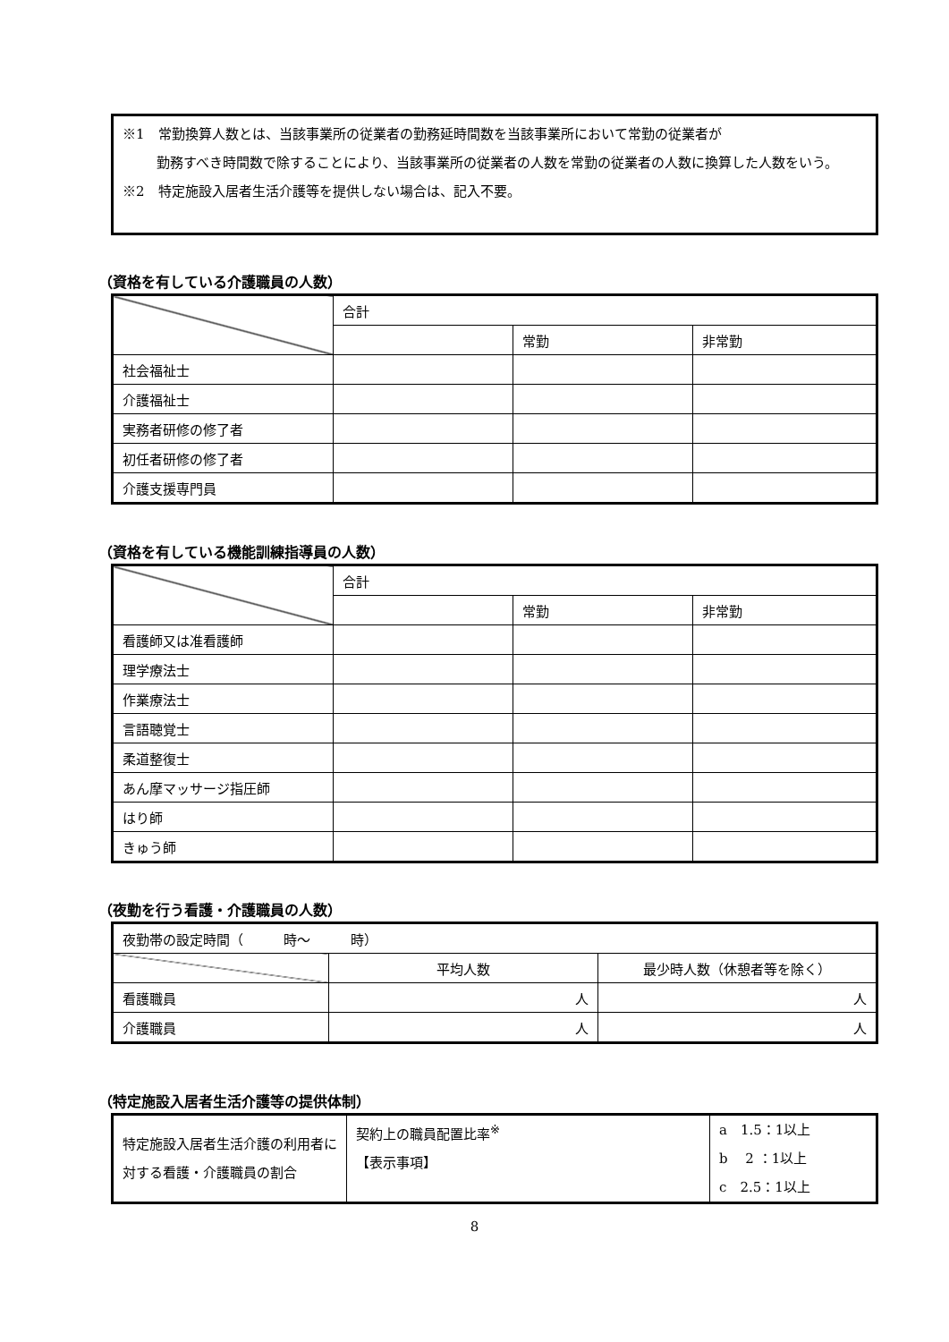※1　常勤換算人数とは、当該事業所の従業者の勤務延時間数を当該事業所において常勤の従業者が
勤務すべき時間数で除することにより、当該事業所の従業者の人数を常勤の従業者の人数に換算した人数をいう。
※2　特定施設入居者生活介護等を提供しない場合は、記入不要。
（資格を有している介護職員の人数）
| | 合計 | | |
| --- | --- | --- | --- |
| | | 常勤 | 非常勤 |
| 社会福祉士 | | | |
| 介護福祉士 | | | |
| 実務者研修の修了者 | | | |
| 初任者研修の修了者 | | | |
| 介護支援専門員 | | | |
（資格を有している機能訓練指導員の人数）
| | 合計 | | |
| --- | --- | --- | --- |
| | | 常勤 | 非常勤 |
| 看護師又は准看護師 | | | |
| 理学療法士 | | | |
| 作業療法士 | | | |
| 言語聴覚士 | | | |
| 柔道整復士 | | | |
| あん摩マッサージ指圧師 | | | |
| はり師 | | | |
| きゅう師 | | | |
（夜勤を行う看護・介護職員の人数）
| 夜勤帯の設定時間（ 時～ 時） | | |
| | 平均人数 | 最少時人数（休憩者等を除く） |
| 看護職員 | 人 | 人 |
| 介護職員 | 人 | 人 |
（特定施設入居者生活介護等の提供体制）
| 特定施設入居者生活介護の利用者に対する看護・介護職員の割合 | 契約上の職員配置比率<sup>※</sup> 【表示事項】 | a 1.5：1以上 b 2 ：1以上 c 2.5：1以上 |
8